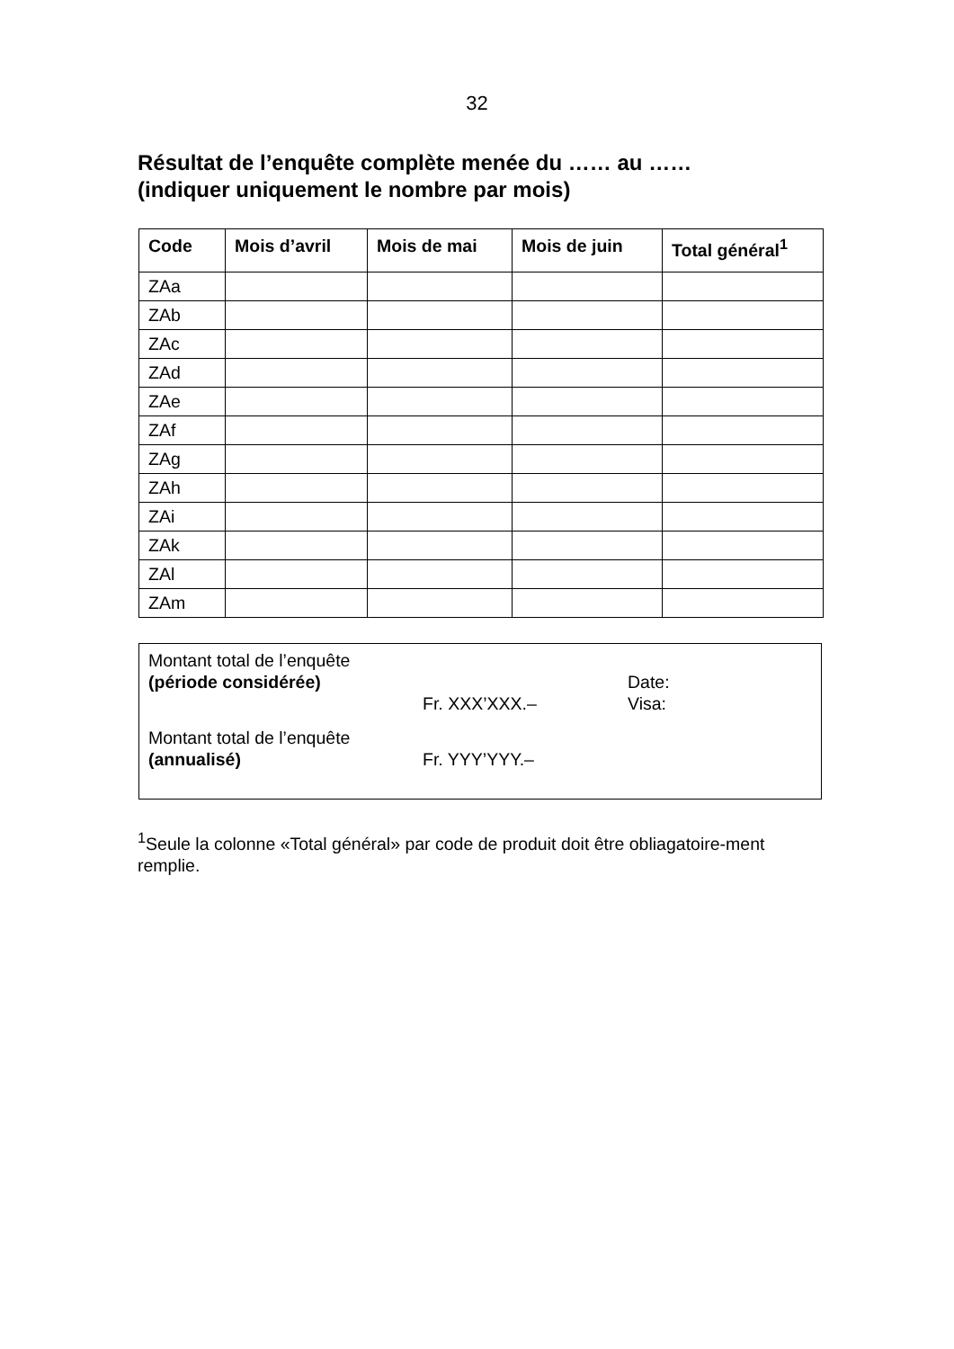32
Résultat de l’enquête complète menée du …… au ……
(indiquer uniquement le nombre par mois)
| Code | Mois d’avril | Mois de mai | Mois de juin | Total général<sup>1</sup> |
| --- | --- | --- | --- | --- |
| ZAa | | | | |
| ZAb | | | | |
| ZAc | | | | |
| ZAd | | | | |
| ZAe | | | | |
| ZAf | | | | |
| ZAg | | | | |
| ZAh | | | | |
| ZAi | | | | |
| ZAk | | | | |
| ZAl | | | | |
| ZAm | | | | |
Montant total de l’enquête
(période considérée)
Fr. XXX’XXX.–
Date:
Visa:
Montant total de l’enquête
(annualisé)
Fr. YYY’YYY.–
<sup>1</sup> Seule la colonne «Total général» par code de produit doit être obliagatoire-ment remplie.